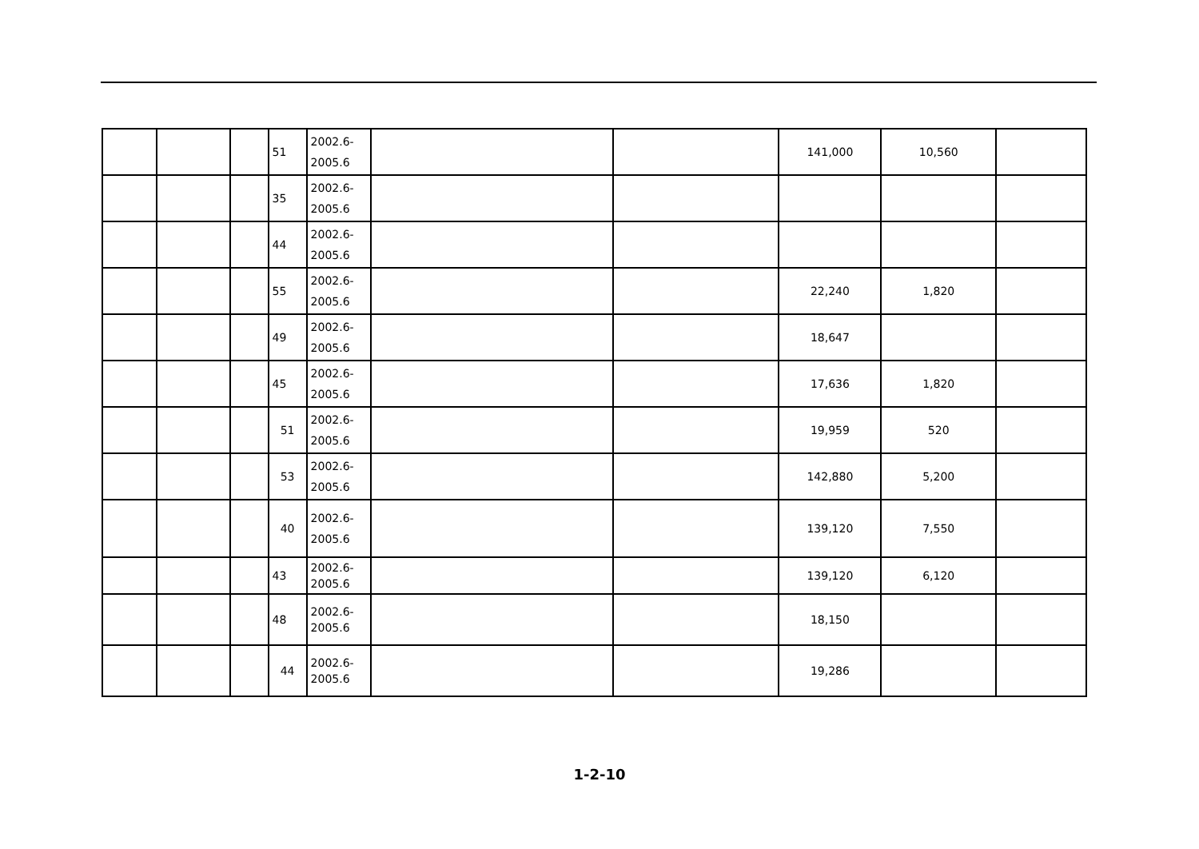| | | | 51 | 2002.6- 2005.6 | | | 141,000 | 10,560 | |
| | | | 35 | 2002.6- 2005.6 | | | | | |
| | | | 44 | 2002.6- 2005.6 | | | | | |
| | | | 55 | 2002.6- 2005.6 | | | 22,240 | 1,820 | |
| | | | 49 | 2002.6- 2005.6 | | | 18,647 | | |
| | | | 45 | 2002.6- 2005.6 | | | 17,636 | 1,820 | |
| | | | 51 | 2002.6- 2005.6 | | | 19,959 | 520 | |
| | | | 53 | 2002.6- 2005.6 | | | 142,880 | 5,200 | |
| | | | 40 | 2002.6- 2005.6 | | | 139,120 | 7,550 | |
| | | | 43 | 2002.6- 2005.6 | | | 139,120 | 6,120 | |
| | | | 48 | 2002.6- 2005.6 | | | 18,150 | | |
| | | | 44 | 2002.6- 2005.6 | | | 19,286 | | |
1-2-10